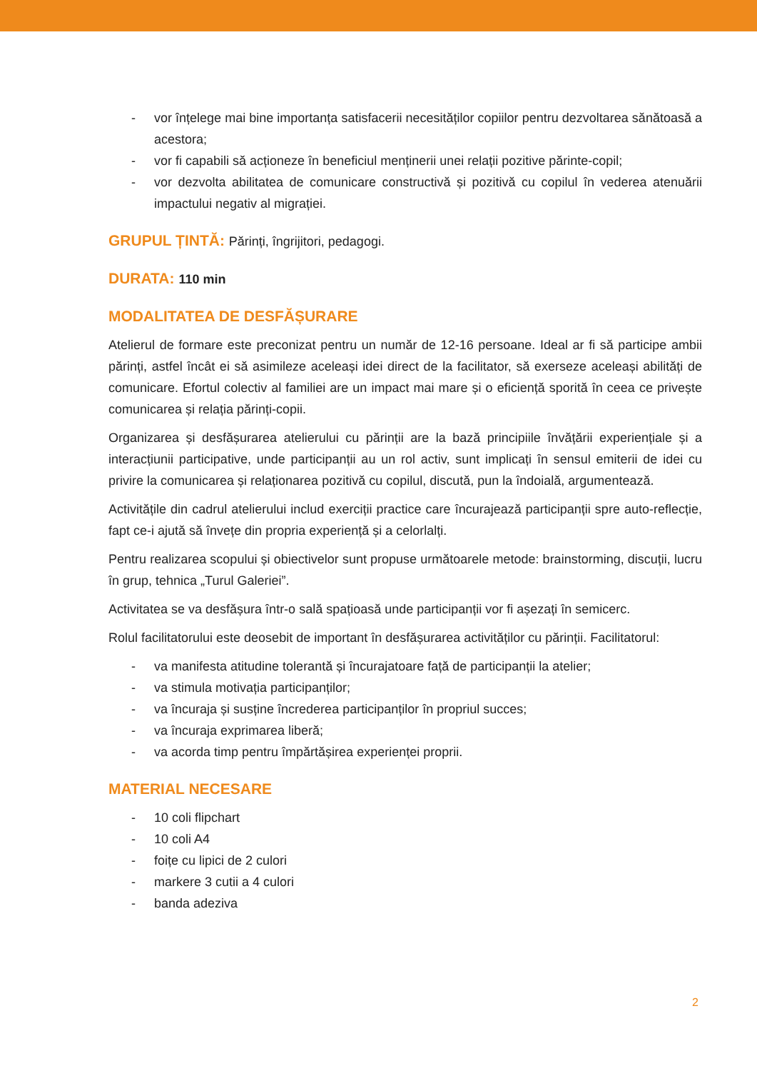- vor înțelege mai bine importanța satisfacerii necesităților copiilor pentru dezvoltarea sănătoasă a acestora;
- vor fi capabili să acționeze în beneficiul menținerii unei relații pozitive părinte-copil;
- vor dezvolta abilitatea de comunicare constructivă și pozitivă cu copilul în vederea atenuării impactului negativ al migrației.
GRUPUL ȚINTĂ: Părinți, îngrijitori, pedagogi.
DURATA: 110 min
MODALITATEA DE DESFĂȘURARE
Atelierul de formare este preconizat pentru un număr de 12-16 persoane. Ideal ar fi să participe ambii părinți, astfel încât ei să asimileze aceleași idei direct de la facilitator, să exerseze aceleași abilități de comunicare. Efortul colectiv al familiei are un impact mai mare și o eficiență sporită în ceea ce privește comunicarea și relația părinți-copii.
Organizarea și desfășurarea atelierului cu părinții are la bază principiile învățării experiențiale și a interacțiunii participative, unde participanții au un rol activ, sunt implicați în sensul emiterii de idei cu privire la comunicarea și relaționarea pozitivă cu copilul, discută, pun la îndoială, argumentează.
Activitățile din cadrul atelierului includ exerciții practice care încurajează participanții spre auto-reflecție, fapt ce-i ajută să învețe din propria experiență și a celorlalți.
Pentru realizarea scopului și obiectivelor sunt propuse următoarele metode: brainstorming, discuții, lucru în grup, tehnica „Turul Galeriei”.
Activitatea se va desfășura într-o sală spațioasă unde participanții vor fi așezați în semicerc.
Rolul facilitatorului este deosebit de important în desfășurarea activităților cu părinții. Facilitatorul:
- va manifesta atitudine tolerantă și încurajatoare față de participanții la atelier;
- va stimula motivația participanților;
- va încuraja și susține încrederea participanților în propriul succes;
- va încuraja exprimarea liberă;
- va acorda timp pentru împărtășirea experienței proprii.
MATERIAL NECESARE
- 10 coli flipchart
- 10 coli A4
- foițe cu lipici de 2 culori
- markere 3 cutii a 4 culori
- banda adeziva
2